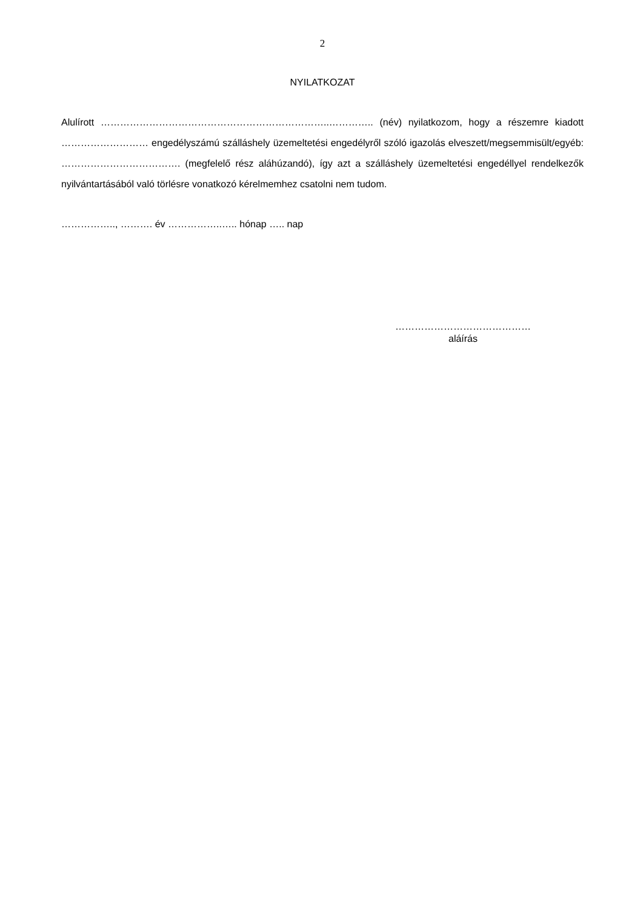2
NYILATKOZAT
Alulírott ……………………………………………………………..………….. (név) nyilatkozom, hogy a részemre kiadott ……………………… engedélyszámú szálláshely üzemeltetési engedélyről szóló igazolás elveszett/megsemmisült/egyéb: ………………………………. (megfelelő rész aláhúzandó), így azt a szálláshely üzemeltetési engedéllyel rendelkezők nyilvántartásából való törlésre vonatkozó kérelmemhez csatolni nem tudom.
…………….., ………. év ……………..….. hónap ….. nap
……………………………………
aláírás